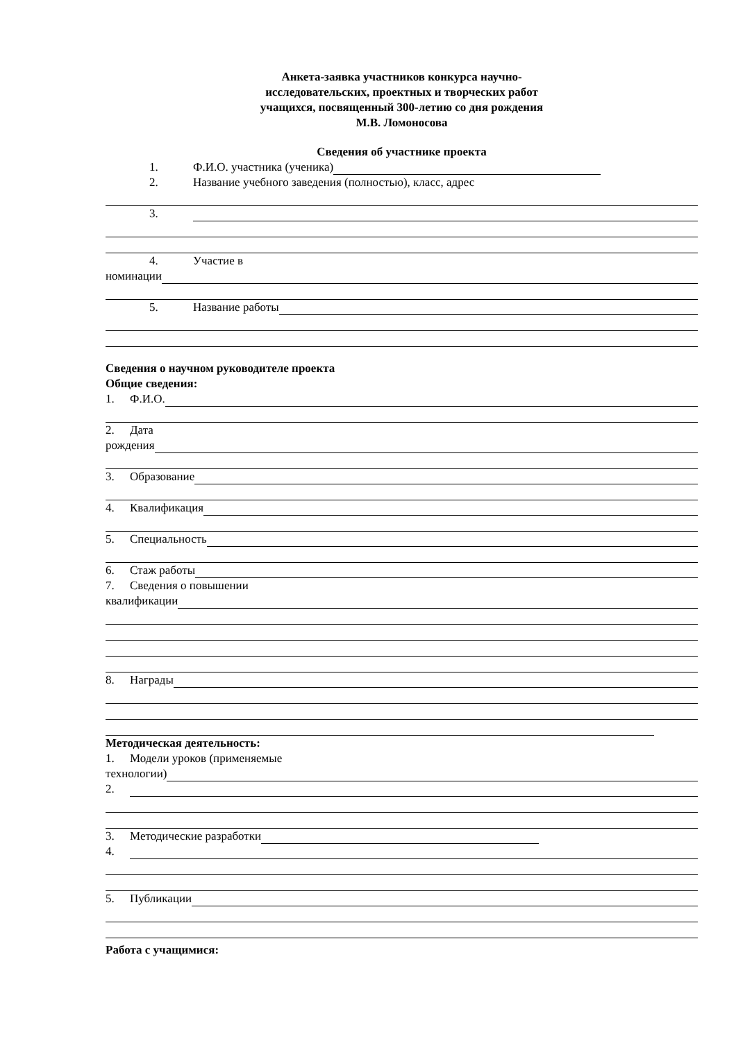Анкета-заявка участников конкурса научно-
исследовательских, проектных и творческих работ
учащихся, посвященный 300-летию со дня рождения
М.В. Ломоносова
Сведения об участнике проекта
1. Ф.И.О. участника (ученика)
2. Название учебного заведения (полностью), класс, адрес
3.
4. Участие в
номинации
5. Название работы
Сведения о научном руководителе проекта
Общие сведения:
1. Ф.И.О.
2. Дата
рождения
3. Образование
4. Квалификация
5. Специальность
6. Стаж работы
7. Сведения о повышении
квалификации
8. Награды
Методическая деятельность:
1. Модели уроков (применяемые
технологии)
2.
3. Методические разработки
4.
5. Публикации
Работа с учащимися: